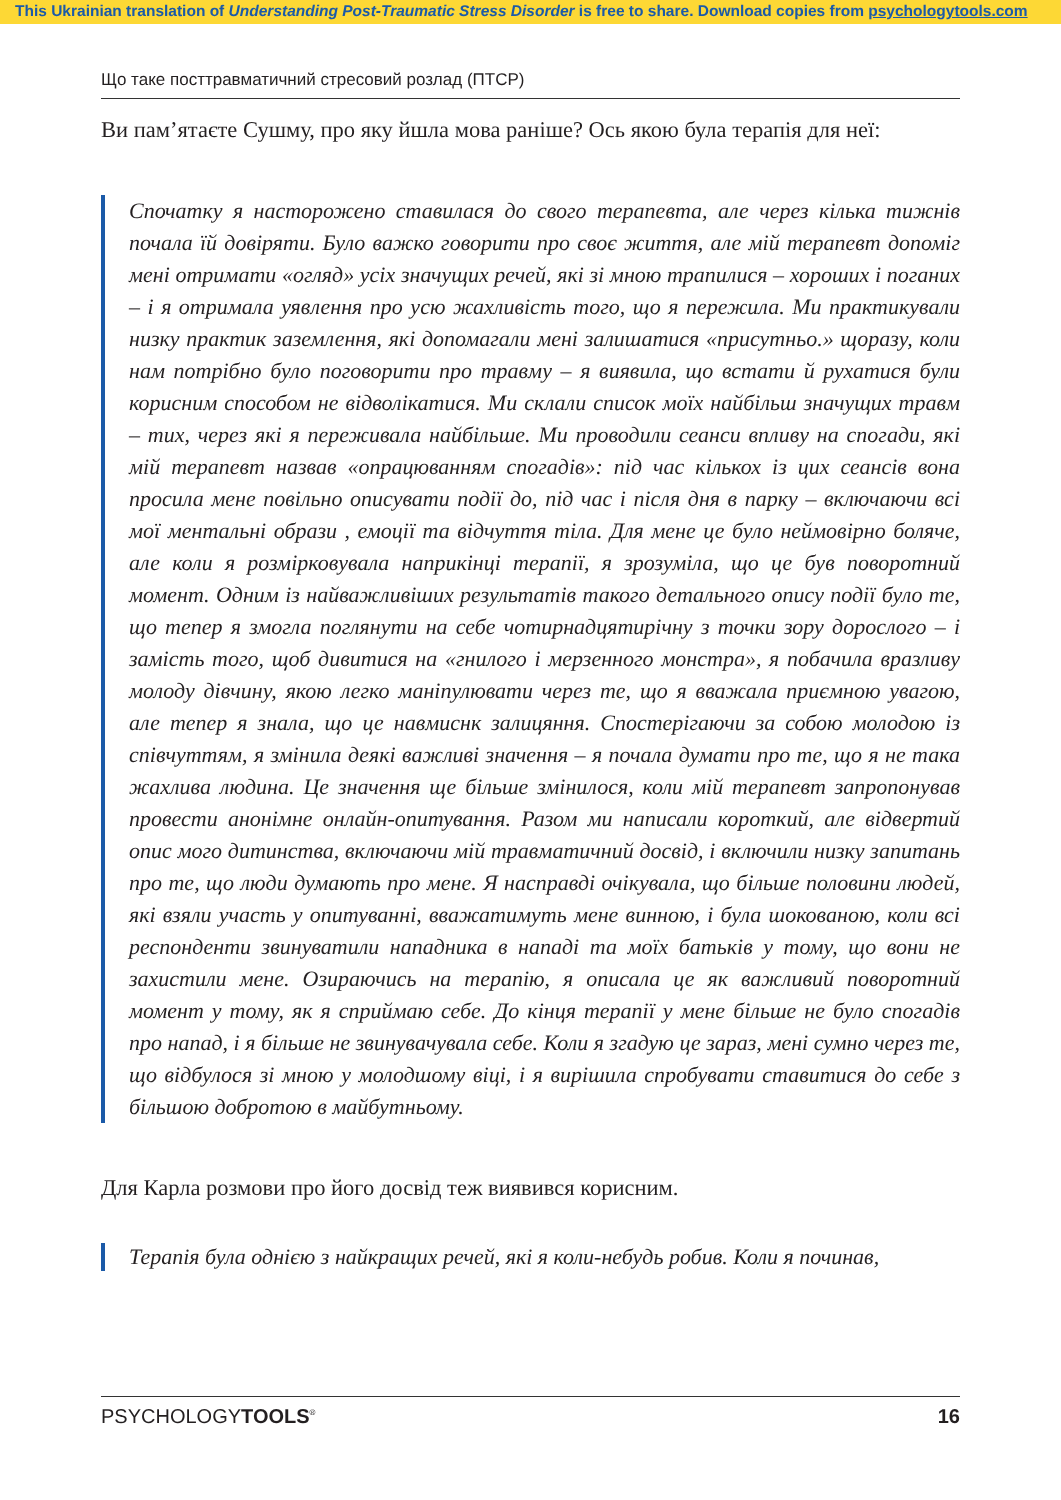This Ukrainian translation of Understanding Post-Traumatic Stress Disorder is free to share. Download copies from psychologytools.com
Що таке посттравматичний стресовий розлад (ПТСР)
Ви пам’ятаєте Сушму, про яку йшла мова раніше? Ось якою була терапія для неї:
Спочатку я насторожено ставилася до свого терапевта, але через кілька тижнів почала їй довіряти. Було важко говорити про своє життя, але мій терапевт допоміг мені отримати «огляд» усіх значущих речей, які зі мною трапилися – хороших і поганих – і я отримала уявлення про усю жахливість того, що я пережила. Ми практикували низку практик заземлення, які допомагали мені залишатися «присутньо.» щоразу, коли нам потрібно було поговорити про травму – я виявила, що встати й рухатися були корисним способом не відволікатися. Ми склали список моїх найбільш значущих травм – тих, через які я переживала найбільше. Ми проводили сеанси впливу на спогади, які мій терапевт назвав «опрацюванням спогадів»: під час кількох із цих сеансів вона просила мене повільно описувати події до, під час і після дня в парку – включаючи всі мої ментальні образи , емоції та відчуття тіла. Для мене це було неймовірно боляче, але коли я розмірковувала наприкінці терапії, я зрозуміла, що це був поворотний момент. Одним із найважливіших результатів такого детального опису події було те, що тепер я змогла поглянути на себе чотирнадцятирічну з точки зору дорослого – і замість того, щоб дивитися на «гнилого і мерзенного монстра», я побачила вразливу молоду дівчину, якою легко маніпулювати через те, що я вважала приємною увагою, але тепер я знала, що це навмиснк залицяння. Спостерігаючи за собою молодою із співчуттям, я змінила деякі важливі значення – я почала думати про те, що я не така жахлива людина. Це значення ще більше змінилося, коли мій терапевт запропонував провести анонімне онлайн-опитування. Разом ми написали короткий, але відвертий опис мого дитинства, включаючи мій травматичний досвід, і включили низку запитань про те, що люди думають про мене. Я насправді очікувала, що більше половини людей, які взяли участь у опитуванні, вважатимуть мене винною, і була шокованою, коли всі респонденти звинуватили нападника в нападі та моїх батьків у тому, що вони не захистили мене. Озираючись на терапію, я описала це як важливий поворотний момент у тому, як я сприймаю себе. До кінця терапії у мене більше не було спогадів про напад, і я більше не звинувачувала себе. Коли я згадую це зараз, мені сумно через те, що відбулося зі мною у молодшому віці, і я вирішила спробувати ставитися до себе з більшою добротою в майбутньому.
Для Карла розмови про його досвід теж виявився корисним.
Терапія була однією з найкращих речей, які я коли-небудь робив. Коли я починав,
PSYCHOLOGYTOOLS<sup>®</sup> 16